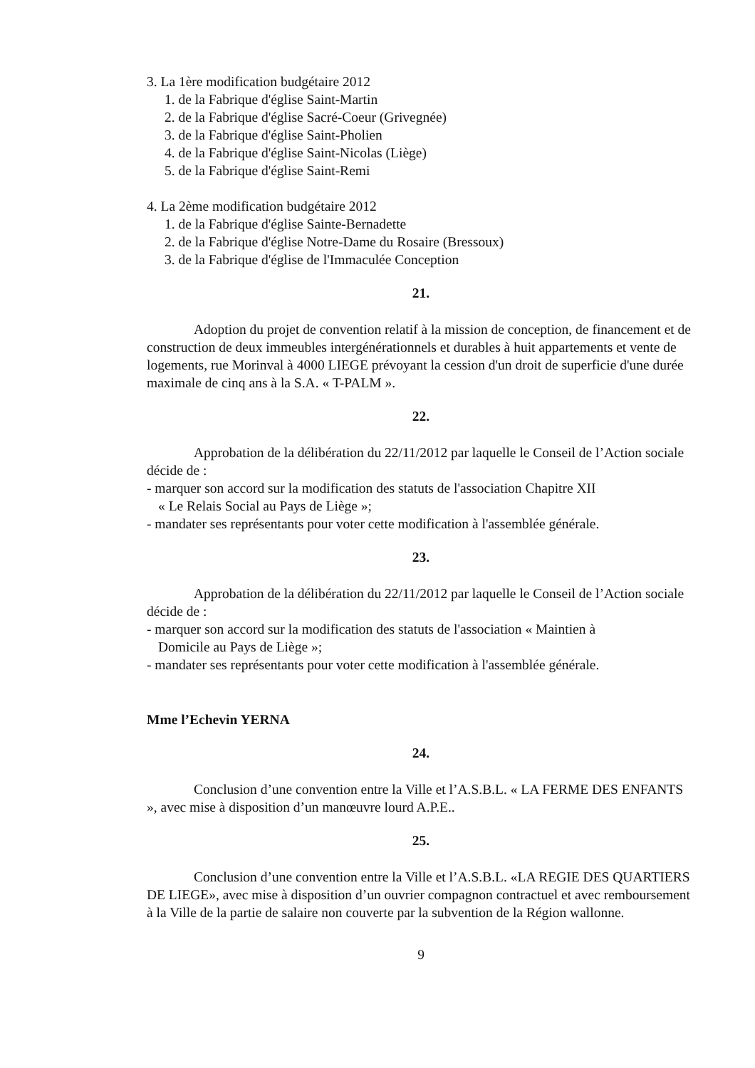3. La 1ère modification budgétaire 2012
1. de la Fabrique d'église Saint-Martin
2. de la Fabrique d'église Sacré-Coeur (Grivegnée)
3. de la Fabrique d'église Saint-Pholien
4. de la Fabrique d'église Saint-Nicolas (Liège)
5. de la Fabrique d'église Saint-Remi
4. La 2ème modification budgétaire 2012
1. de la Fabrique d'église Sainte-Bernadette
2. de la Fabrique d'église Notre-Dame du Rosaire (Bressoux)
3. de la Fabrique d'église de l'Immaculée Conception
21.
Adoption du projet de convention relatif à la mission de conception, de financement et de construction de deux immeubles intergénérationnels et durables à huit appartements et vente de logements, rue Morinval à 4000 LIEGE prévoyant la cession d'un droit de superficie d'une durée maximale de cinq ans à la S.A. « T-PALM ».
22.
Approbation de la délibération du 22/11/2012 par laquelle le Conseil de l’Action sociale décide de :
- marquer son accord sur la modification des statuts de l'association Chapitre XII
« Le Relais Social au Pays de Liège »;
- mandater ses représentants pour voter cette modification à l'assemblée générale.
23.
Approbation de la délibération du 22/11/2012 par laquelle le Conseil de l’Action sociale décide de :
- marquer son accord sur la modification des statuts de l'association « Maintien à
Domicile au Pays de Liège »;
- mandater ses représentants pour voter cette modification à l'assemblée générale.
Mme l’Echevin YERNA
24.
Conclusion d’une convention entre la Ville et l’A.S.B.L. « LA FERME DES ENFANTS », avec mise à disposition d’un manœuvre lourd A.P.E..
25.
Conclusion d’une convention entre la Ville et l’A.S.B.L. «LA REGIE DES QUARTIERS DE LIEGE», avec mise à disposition d’un ouvrier compagnon contractuel et avec remboursement à la Ville de la partie de salaire non couverte par la subvention de la Région wallonne.
9